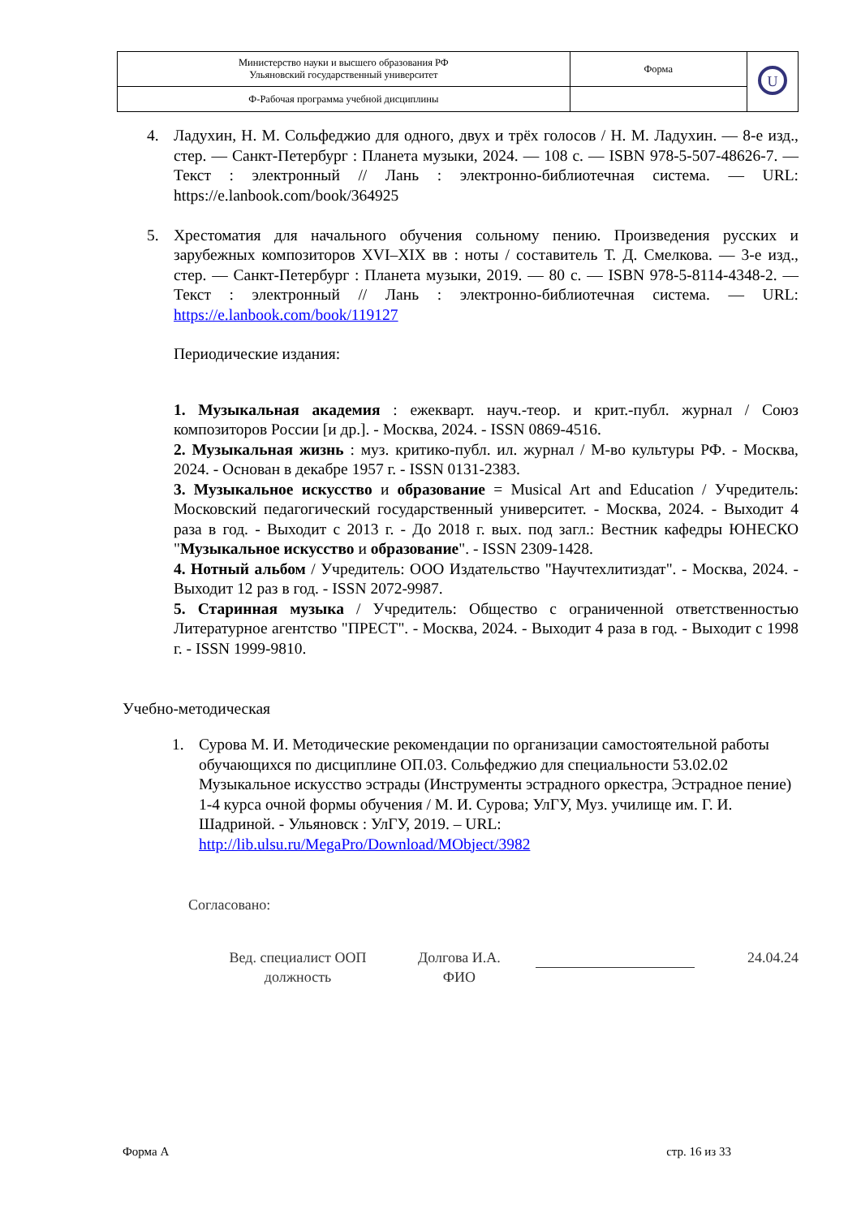| Министерство науки и высшего образования РФ Ульяновский государственный университет | Форма | U |
| Ф-Рабочая программа учебной дисциплины | | |
4. Ладухин, Н. М. Сольфеджио для одного, двух и трёх голосов / Н. М. Ладухин. — 8-е изд., стер. — Санкт-Петербург : Планета музыки, 2024. — 108 с. — ISBN 978-5-507-48626-7. — Текст : электронный // Лань : электронно-библиотечная система. — URL: https://e.lanbook.com/book/364925
5. Хрестоматия для начального обучения сольному пению. Произведения русских и зарубежных композиторов XVI–XIX вв : ноты / составитель Т. Д. Смелкова. — 3-е изд., стер. — Санкт-Петербург : Планета музыки, 2019. — 80 с. — ISBN 978-5-8114-4348-2. — Текст : электронный // Лань : электронно-библиотечная система. — URL: https://e.lanbook.com/book/119127
Периодические издания:
1. Музыкальная академия : ежекварт. науч.-теор. и крит.-публ. журнал / Союз композиторов России [и др.]. - Москва, 2024. - ISSN 0869-4516.
2. Музыкальная жизнь : муз. критико-публ. ил. журнал / М-во культуры РФ. - Москва, 2024. - Основан в декабре 1957 г. - ISSN 0131-2383.
3. Музыкальное искусство и образование = Musical Art and Education / Учредитель: Московский педагогический государственный университет. - Москва, 2024. - Выходит 4 раза в год. - Выходит с 2013 г. - До 2018 г. вых. под загл.: Вестник кафедры ЮНЕСКО "Музыкальное искусство и образование". - ISSN 2309-1428.
4. Нотный альбом / Учредитель: ООО Издательство "Научтехлитиздат". - Москва, 2024. - Выходит 12 раз в год. - ISSN 2072-9987.
5. Старинная музыка / Учредитель: Общество с ограниченной ответственностью Литературное агентство "ПРЕСТ". - Москва, 2024. - Выходит 4 раза в год. - Выходит с 1998 г. - ISSN 1999-9810.
Учебно-методическая
1. Сурова М. И. Методические рекомендации по организации самостоятельной работы обучающихся по дисциплине ОП.03. Сольфеджио для специальности 53.02.02 Музыкальное искусство эстрады (Инструменты эстрадного оркестра, Эстрадное пение) 1-4 курса очной формы обучения / М. И. Сурова; УлГУ, Муз. училище им. Г. И. Шадриной. - Ульяновск : УлГУ, 2019. – URL: http://lib.ulsu.ru/MegaPro/Download/MObject/3982
Согласовано:
Вед. специалист ООП
должность
Долгова И.А.
ФИО
24.04.24
Форма А стр. 16 из 33